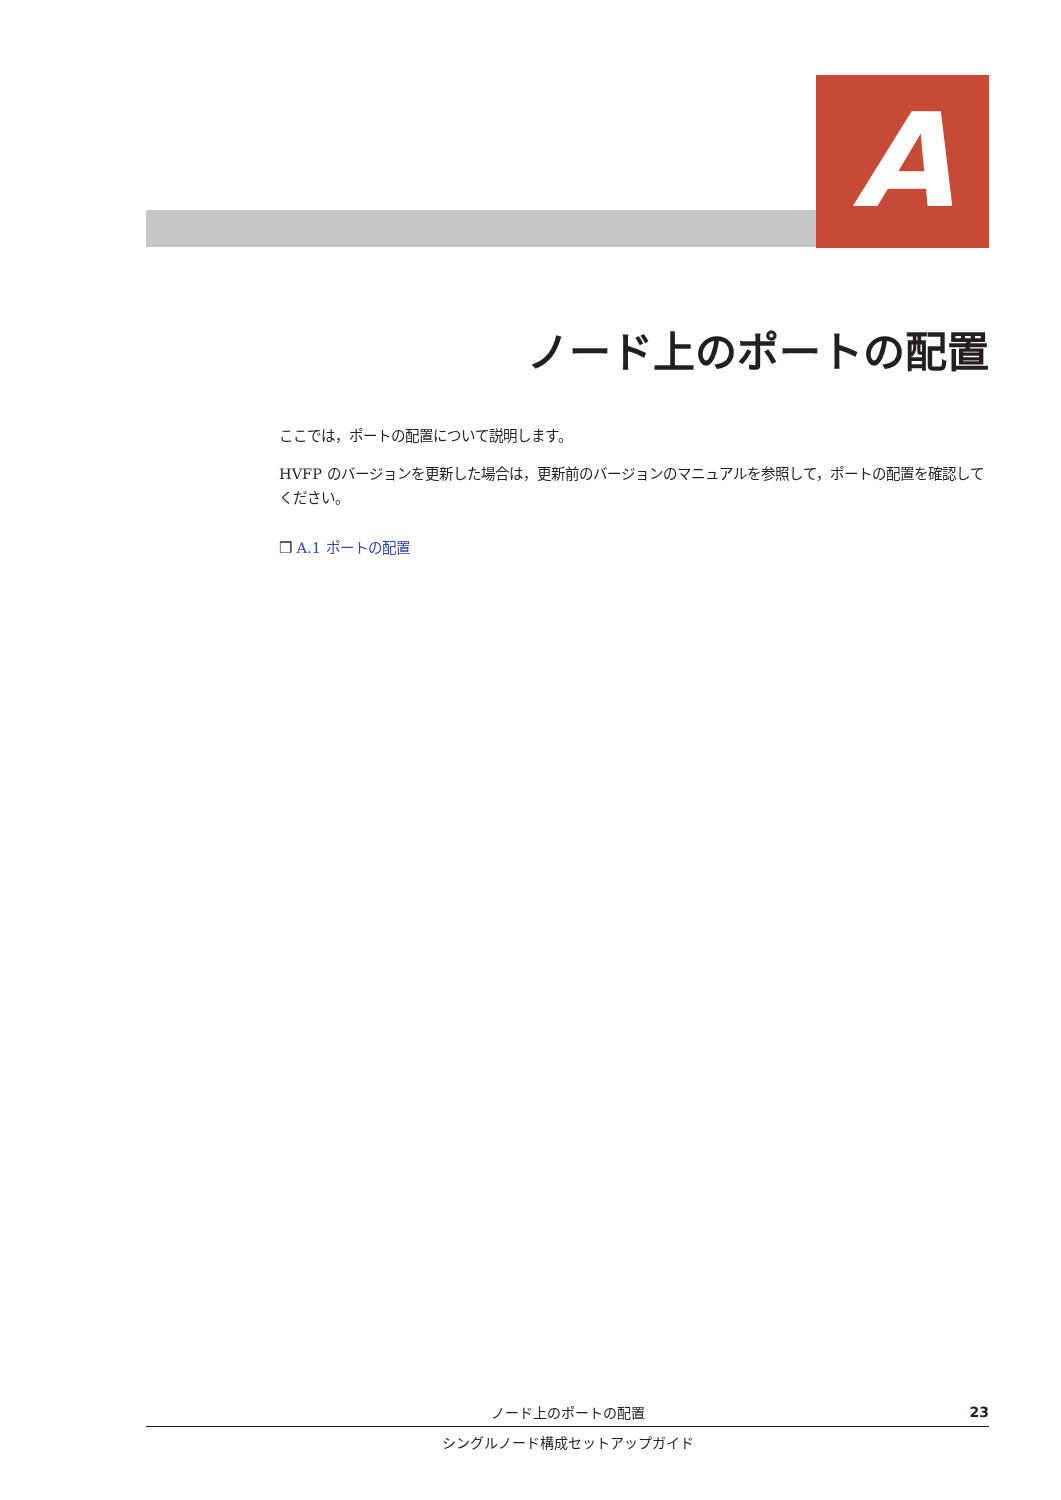A
ノード上のポートの配置
ここでは，ポートの配置について説明します。
HVFP のバージョンを更新した場合は，更新前のバージョンのマニュアルを参照して，ポートの配置を確認してください。
❒ A.1 ポートの配置
ノード上のポートの配置 23
シングルノード構成セットアップガイド